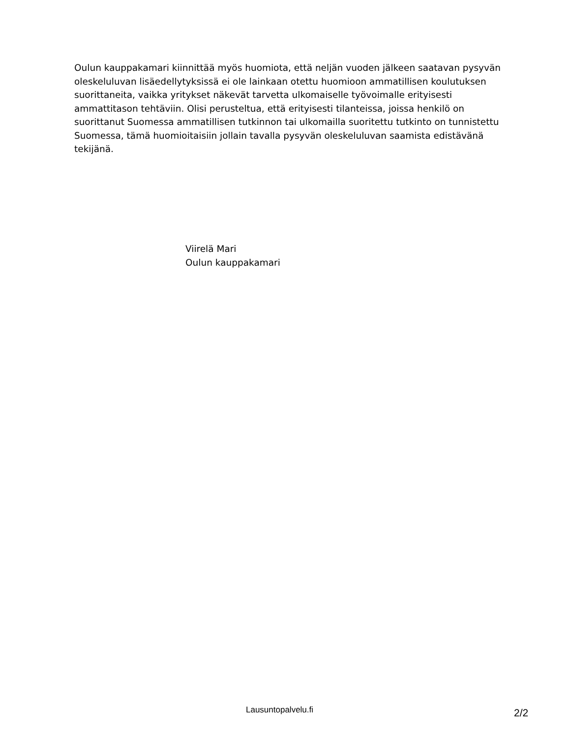Oulun kauppakamari kiinnittää myös huomiota, että neljän vuoden jälkeen saatavan pysyvän oleskeluluvan lisäedellytyksissä ei ole lainkaan otettu huomioon ammatillisen koulutuksen suorittaneita, vaikka yritykset näkevät tarvetta ulkomaiselle työvoimalle erityisesti ammattitason tehtäviin. Olisi perusteltua, että erityisesti tilanteissa, joissa henkilö on suorittanut Suomessa ammatillisen tutkinnon tai ulkomailla suoritettu tutkinto on tunnistettu Suomessa, tämä huomioitaisiin jollain tavalla pysyvän oleskeluluvan saamista edistävänä tekijänä.
Viirelä Mari
Oulun kauppakamari
Lausuntopalvelu.fi 2/2